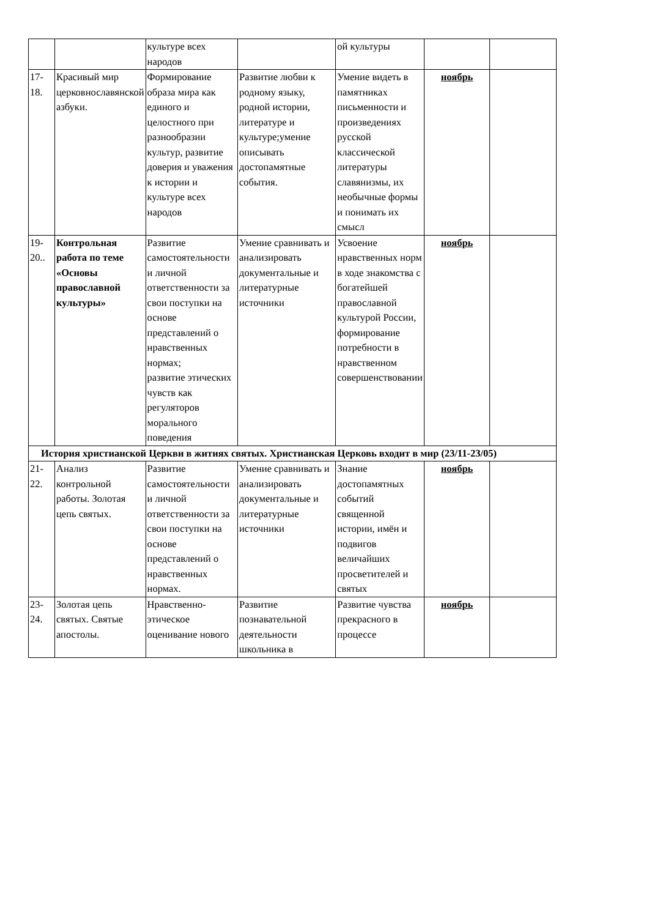| | | культуре всех народов | | ой культуры | | |
| 17-18. | Красивый мир церковнославянской азбуки. | Формирование образа мира как единого и целостного при разнообразии культур, развитие доверия и уважения к истории и культуре всех народов | Развитие любви к родному языку, родной истории, литературе и культуре;умение описывать достопамятные события. | Умение видеть в памятниках письменности и произведениях русской классической литературы славянизмы, их необычные формы и понимать их смысл | ноябрь | |
| 19-20.. | Контрольная работа по теме «Основы православной культуры» | Развитие самостоятельности и личной ответственности за свои поступки на основе представлений о нравственных нормах; развитие этических чувств как регуляторов морального поведения | Умение сравнивать и анализировать документальные и литературные источники | Усвоение нравственных норм в ходе знакомства с богатейшей православной культурой России, формирование потребности в нравственном совершенствовании | ноябрь | |
| История христианской Церкви в житиях святых. Христианская Церковь входит в мир (23/11-23/05) | | | | | | |
| 21-22. | Анализ контрольной работы. Золотая цепь святых. | Развитие самостоятельности и личной ответственности за свои поступки на основе представлений о нравственных нормах. | Умение сравнивать и анализировать документальные и литературные источники | Знание достопамятных событий священной истории, имён и подвигов величайших просветителей и святых | ноябрь | |
| 23-24. | Золотая цепь святых. Святые апостолы. | Нравственно-этическое оценивание нового | Развитие познавательной деятельности школьника в | Развитие чувства прекрасного в процессе | ноябрь | |